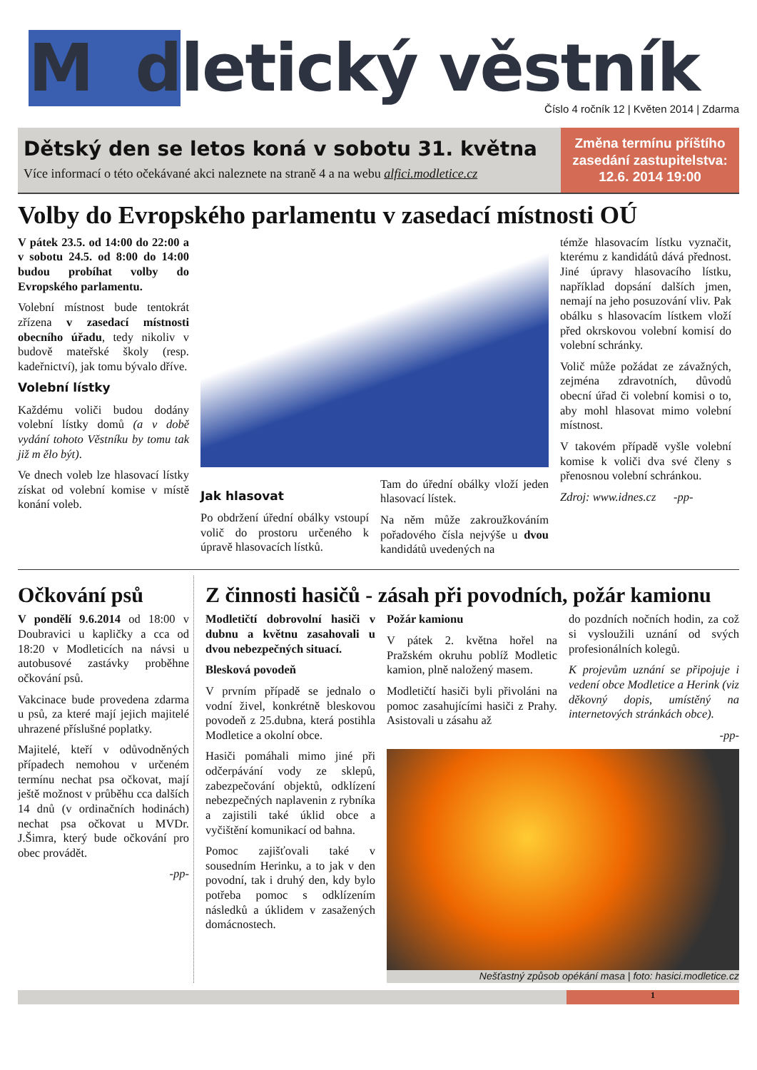M dletický věstník
Číslo 4 ročník 12 | Květen 2014 | Zdarma
Dětský den se letos koná v sobotu 31. května
Více informací o této očekávané akci naleznete na straně 4 a na webu alfici.modletice.cz
Změna termínu příštího zasedání zastupitelstva: 12.6. 2014 19:00
Volby do Evropského parlamentu v zasedací místnosti OÚ
V pátek 23.5. od 14:00 do 22:00 a v sobotu 24.5. od 8:00 do 14:00 budou probíhat volby do Evropského parlamentu.
Volební místnost bude tentokrát zřízena v zasedací místnosti obecního úřadu, tedy nikoliv v budově mateřské školy (resp. kadeřnictví), jak tomu bývalo dříve.
Volební lístky
Každému voliči budou dodány volební lístky domů (a v době vydání tohoto Věstníku by tomu tak již m ělo být).
Ve dnech voleb lze hlasovací lístky získat od volební komise v místě konání voleb.
Jak hlasovat
Po obdržení úřední obálky vstoupí volič do prostoru určeného k úpravě hlasovacích lístků.
Tam do úřední obálky vloží jeden hlasovací lístek.
Na něm může zakroužkováním pořadového čísla nejvýše u dvou kandidátů uvedených na
témže hlasovacím lístku vyznačit, kterému z kandidátů dává přednost. Jiné úpravy hlasovacího lístku, například dopsání dalších jmen, nemají na jeho posuzování vliv. Pak obálku s hlasovacím lístkem vloží před okrskovou volební komisí do volební schránky.
Volič může požádat ze závažných, zejména zdravotních, důvodů obecní úřad či volební komisi o to, aby mohl hlasovat mimo volební místnost.
V takovém případě vyšle volební komise k voliči dva své členy s přenosnou volební schránkou.
Zdroj: www.idnes.cz -pp-
Očkování psů
V pondělí 9.6.2014 od 18:00 v Doubravici u kapličky a cca od 18:20 v Modleticích na návsi u autobusové zastávky proběhne očkování psů.
Vakcinace bude provedena zdarma u psů, za které mají jejich majitelé uhrazené příslušné poplatky.
Majitelé, kteří v odůvodněných případech nemohou v určeném termínu nechat psa očkovat, mají ještě možnost v průběhu cca dalších 14 dnů (v ordinačních hodinách) nechat psa očkovat u MVDr. J.Šimra, který bude očkování pro obec provádět.
-pp-
Z činnosti hasičů - zásah při povodních, požár kamionu
Modletičtí dobrovolní hasiči v dubnu a květnu zasahovali u dvou nebezpečných situací.
Blesková povodeň
V prvním případě se jednalo o vodní živel, konkrétně bleskovou povodeň z 25.dubna, která postihla Modletice a okolní obce.
Hasiči pomáhali mimo jiné při odčerpávání vody ze sklepů, zabezpečování objektů, odklízení nebezpečných naplavenin z rybníka a zajistili také úklid obce a vyčištění komunikací od bahna.
Pomoc zajišťovali také v sousedním Herinku, a to jak v den povodní, tak i druhý den, kdy bylo potřeba pomoc s odklízením následků a úklidem v zasažených domácnostech.
Požár kamionu
V pátek 2. května hořel na Pražském okruhu poblíž Modletic kamion, plně naložený masem.
Modletičtí hasiči byli přivoláni na pomoc zasahujícími hasiči z Prahy. Asistovali u zásahu až
do pozdních nočních hodin, za což si vysloužili uznání od svých profesionálních kolegů.
K projevům uznání se připojuje i vedení obce Modletice a Herink (viz děkovný dopis, umístěný na internetových stránkách obce).
-pp-
Nešťastný způsob opékání masa | foto: hasici.modletice.cz
1